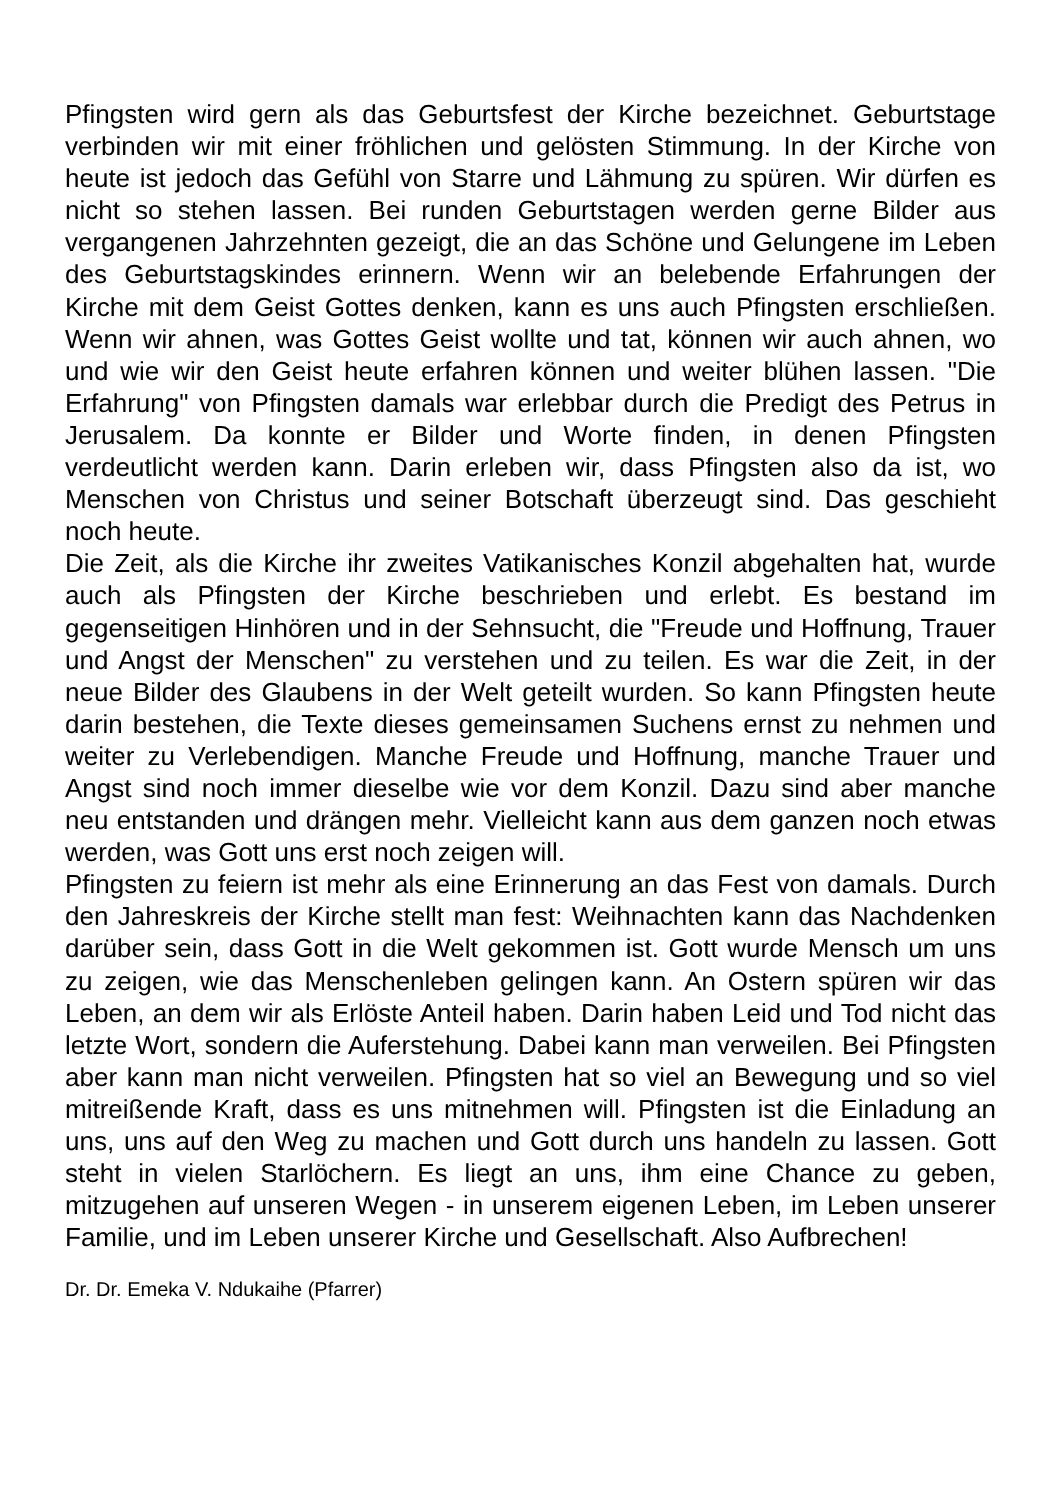Pfingsten wird gern als das Geburtsfest der Kirche bezeichnet. Geburts­tage verbinden wir mit einer fröhlichen und gelösten Stimmung. In der Kir­che von heute ist jedoch das Gefühl von Starre und Lähmung zu spüren. Wir dürfen es nicht so stehen lassen. Bei runden Geburtstagen werden gerne Bilder aus vergangenen Jahrzehnten gezeigt, die an das Schöne und Gelungene im Leben des Geburtstagskindes erinnern. Wenn wir an belebende Erfahrungen der Kirche mit dem Geist Gottes denken, kann es uns auch Pfingsten erschließen. Wenn wir ahnen, was Gottes Geist wollte und tat, können wir auch ahnen, wo und wie wir den Geist heute erfahren können und weiter blühen lassen. "Die Erfahrung" von Pfingsten damals war erlebbar durch die Predigt des Petrus in Jerusalem. Da konnte er Bilder und Worte finden, in denen Pfingsten verdeutlicht werden kann. Darin er­leben wir, dass Pfingsten also da ist, wo Menschen von Christus und seiner Botschaft überzeugt sind. Das geschieht noch heute.
Die Zeit, als die Kirche ihr zweites Vatikanisches Konzil abgehalten hat, wurde auch als Pfingsten der Kirche beschrieben und erlebt. Es bestand im gegenseitigen Hinhören und in der Sehnsucht, die "Freude und Hoff­nung, Trauer und Angst der Menschen" zu verstehen und zu teilen. Es war die Zeit, in der neue Bilder des Glaubens in der Welt geteilt wurden. So kann Pfingsten heute darin bestehen, die Texte dieses gemeinsamen Su­chens ernst zu nehmen und weiter zu Verlebendigen. Manche Freude und Hoffnung, manche Trauer und Angst sind noch immer dieselbe wie vor dem Konzil. Dazu sind aber manche neu entstanden und drängen mehr. Viel­leicht kann aus dem ganzen noch etwas werden, was Gott uns erst noch zeigen will.
Pfingsten zu feiern ist mehr als eine Erinnerung an das Fest von damals. Durch den Jahreskreis der Kirche stellt man fest: Weihnachten kann das Nachdenken darüber sein, dass Gott in die Welt gekommen ist. Gott wurde Mensch um uns zu zeigen, wie das Menschenleben gelingen kann. An Os­tern spüren wir das Leben, an dem wir als Erlöste Anteil haben. Darin ha­ben Leid und Tod nicht das letzte Wort, sondern die Auferstehung. Dabei kann man verweilen. Bei Pfingsten aber kann man nicht verweilen. Pfings­ten hat so viel an Bewegung und so viel mitreißende Kraft, dass es uns mitnehmen will. Pfingsten ist die Einladung an uns, uns auf den Weg zu machen und Gott durch uns handeln zu lassen. Gott steht in vielen Starlö­chern. Es liegt an uns, ihm eine Chance zu geben, mitzugehen auf unseren Wegen - in unserem eigenen Leben, im Leben unserer Familie, und im Leben unserer Kirche und Gesellschaft. Also Aufbrechen!
Dr. Dr. Emeka V. Ndukaihe (Pfarrer)